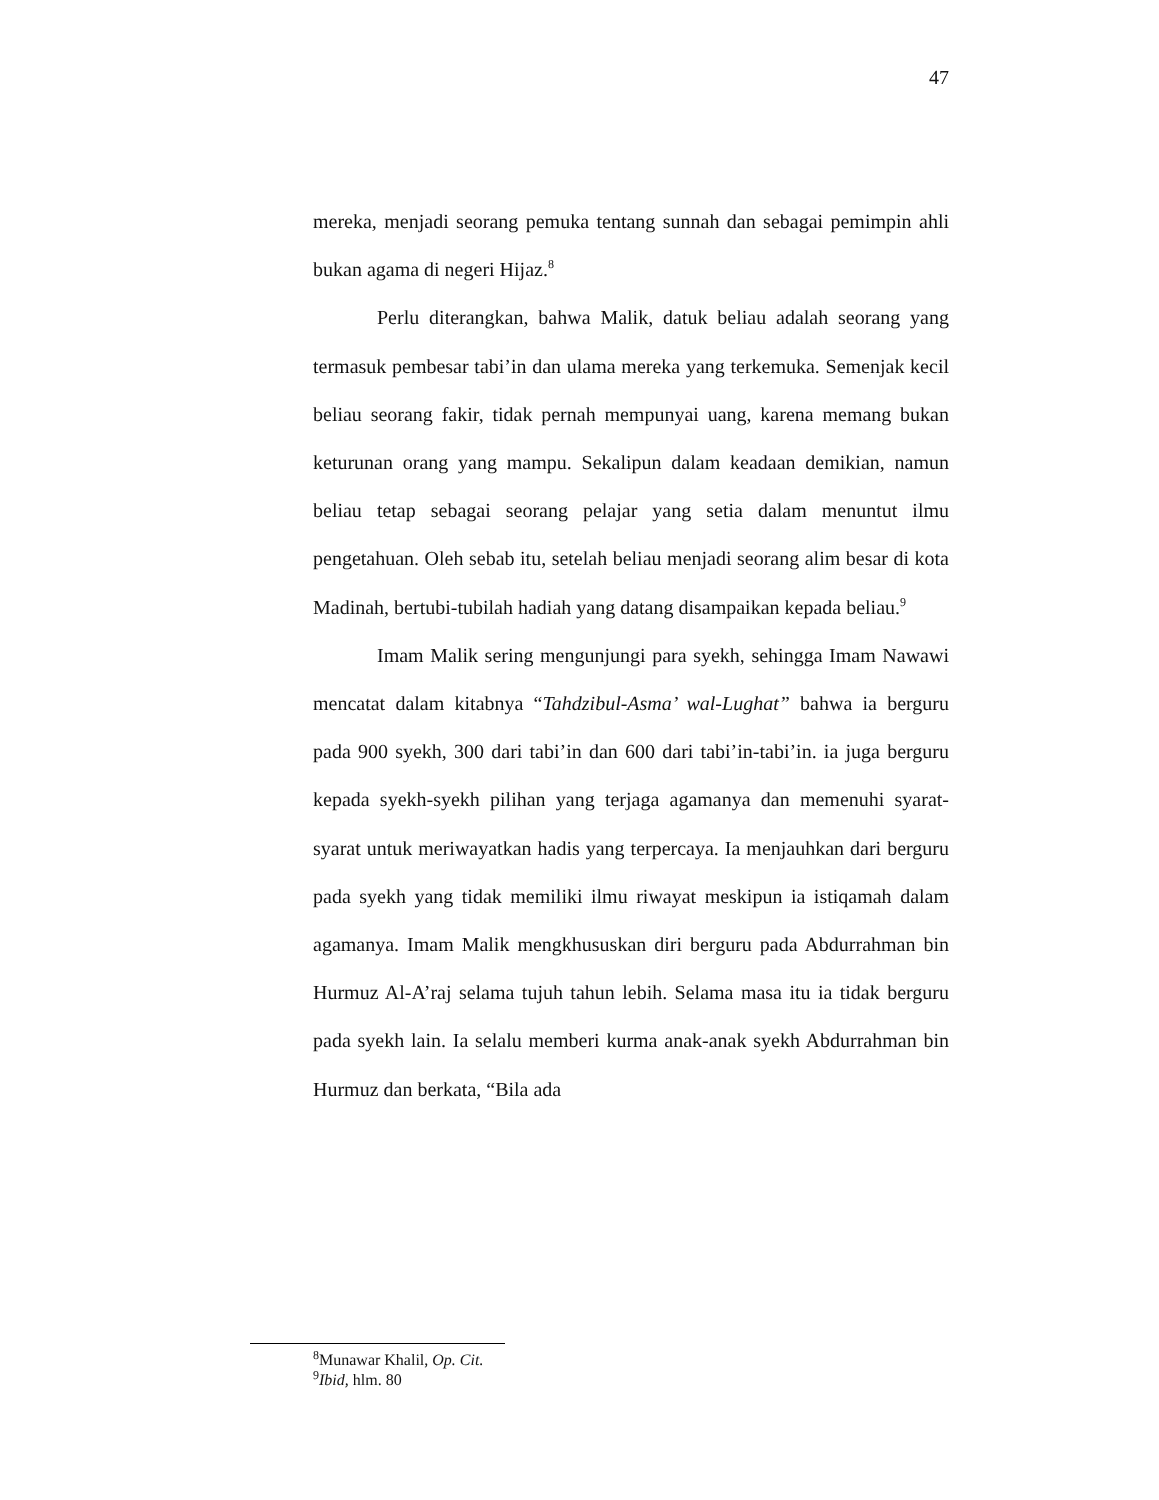47
mereka, menjadi seorang pemuka tentang sunnah dan sebagai pemimpin ahli bukan agama di negeri Hijaz.<sup>8</sup>
Perlu diterangkan, bahwa Malik, datuk beliau adalah seorang yang termasuk pembesar tabi’in dan ulama mereka yang terkemuka. Semenjak kecil beliau seorang fakir, tidak pernah mempunyai uang, karena memang bukan keturunan orang yang mampu. Sekalipun dalam keadaan demikian, namun beliau tetap sebagai seorang pelajar yang setia dalam menuntut ilmu pengetahuan. Oleh sebab itu, setelah beliau menjadi seorang alim besar di kota Madinah, bertubi-tubilah hadiah yang datang disampaikan kepada beliau.<sup>9</sup>
Imam Malik sering mengunjungi para syekh, sehingga Imam Nawawi mencatat dalam kitabnya “Tahdzibul-Asma’ wal-Lughat” bahwa ia berguru pada 900 syekh, 300 dari tabi’in dan 600 dari tabi’in-tabi’in. ia juga berguru kepada syekh-syekh pilihan yang terjaga agamanya dan memenuhi syarat-syarat untuk meriwayatkan hadis yang terpercaya. Ia menjauhkan dari berguru pada syekh yang tidak memiliki ilmu riwayat meskipun ia istiqamah dalam agamanya. Imam Malik mengkhususkan diri berguru pada Abdurrahman bin Hurmuz Al-A’raj selama tujuh tahun lebih. Selama masa itu ia tidak berguru pada syekh lain. Ia selalu memberi kurma anak-anak syekh Abdurrahman bin Hurmuz dan berkata, “Bila ada
<sup>8</sup> Munawar Khalil, Op. Cit.
<sup>9</sup> Ibid, hlm. 80